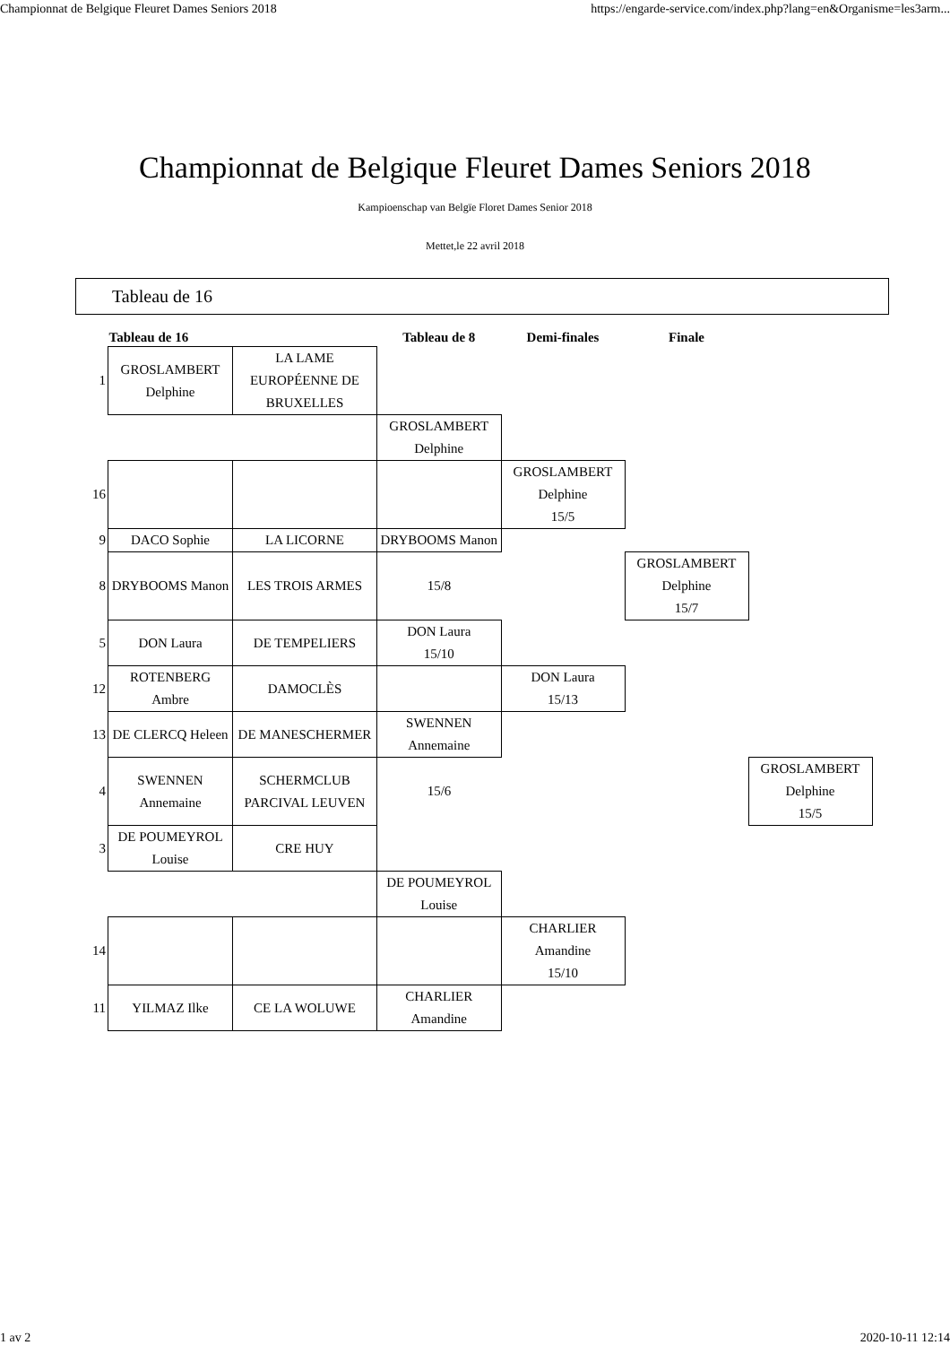Championnat de Belgique Fleuret Dames Seniors 2018 https://engarde-service.com/index.php?lang=en&Organisme=les3arm...
Championnat de Belgique Fleuret Dames Seniors 2018
Kampioenschap van Belgïe Floret Dames Senior 2018
Mettet,le 22 avril 2018
Tableau de 16
| | Tableau de 16 | | Tableau de 8 | Demi-finales | Finale | |
| --- | --- | --- | --- | --- | --- | --- |
| 1 | GROSLAMBERT Delphine | LA LAME EUROPÉENNE DE BRUXELLES | | | | |
| | | | GROSLAMBERT Delphine | | | |
| 16 | | | | GROSLAMBERT Delphine 15/5 | | |
| 9 | DACO Sophie | LA LICORNE | DRYBOOMS Manon | | | |
| 8 | DRYBOOMS Manon | LES TROIS ARMES | 15/8 | | GROSLAMBERT Delphine 15/7 | |
| 5 | DON Laura | DE TEMPELIERS | DON Laura 15/10 | | | |
| 12 | ROTENBERG Ambre | DAMOCLÈS | | DON Laura 15/13 | | |
| 13 | DE CLERCQ Heleen | DE MANESCHERMER | SWENNEN Annemaine | | | |
| 4 | SWENNEN Annemaine | SCHERMCLUB PARCIVAL LEUVEN | 15/6 | | | GROSLAMBERT Delphine 15/5 |
| 3 | DE POUMEYROL Louise | CRE HUY | | | | |
| | | | DE POUMEYROL Louise | | | |
| 14 | | | | CHARLIER Amandine 15/10 | | |
| 11 | YILMAZ Ilke | CE LA WOLUWE | CHARLIER Amandine | | | |
1 av 2 2020-10-11 12:14